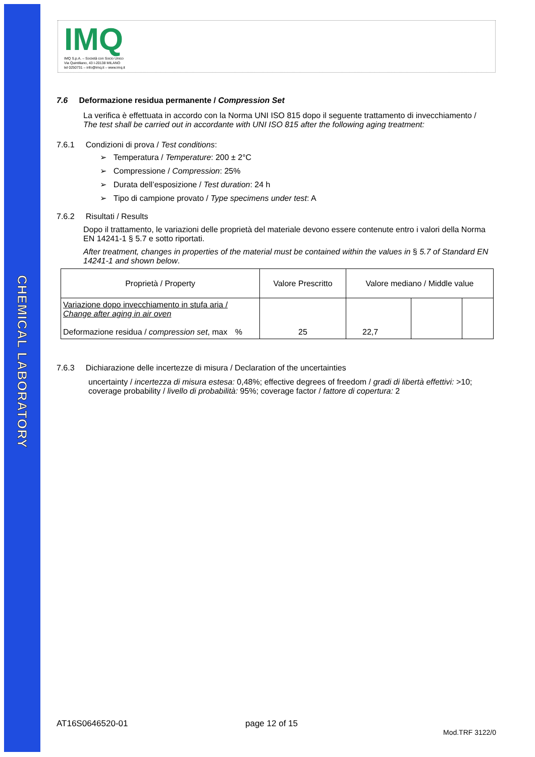CHEMICAL LABORATORY
IMQ
IMQ S.p.A. – Società con Socio Unico
Via Quintiliano, 43 I-20138 MILANO
tel 0250731 – info@imq.it – www.imq.it
7.6 Deformazione residua permanente / Compression Set
La verifica è effettuata in accordo con la Norma UNI ISO 815 dopo il seguente trattamento di invecchiamento /
The test shall be carried out in accordante with UNI ISO 815 after the following aging treatment:
7.6.1 Condizioni di prova / Test conditions:
➢ Temperatura / Temperature: 200 ± 2°C
➢ Compressione / Compression: 25%
➢ Durata dell’esposizione / Test duration: 24 h
➢ Tipo di campione provato / Type specimens under test: A
7.6.2 Risultati / Results
Dopo il trattamento, le variazioni delle proprietà del materiale devono essere contenute entro i valori della Norma EN 14241-1 § 5.7 e sotto riportati.
After treatment, changes in properties of the material must be contained within the values in § 5.7 of Standard EN 14241-1 and shown below.
| Proprietà / Property | Valore Prescritto | Valore mediano / Middle value | | |
| Variazione dopo invecchiamento in stufa aria / Change after aging in air oven Deformazione residua / compression set , max % | 25 | 22,7 | | |
7.6.3 Dichiarazione delle incertezze di misura / Declaration of the uncertainties
uncertainty / incertezza di misura estesa: 0,48%; effective degrees of freedom / gradi di libertà effettivi: >10; coverage probability / livello di probabilità: 95%; coverage factor / fattore di copertura: 2
AT16S0646520-01 page 12 of 15
Mod.TRF 3122/0